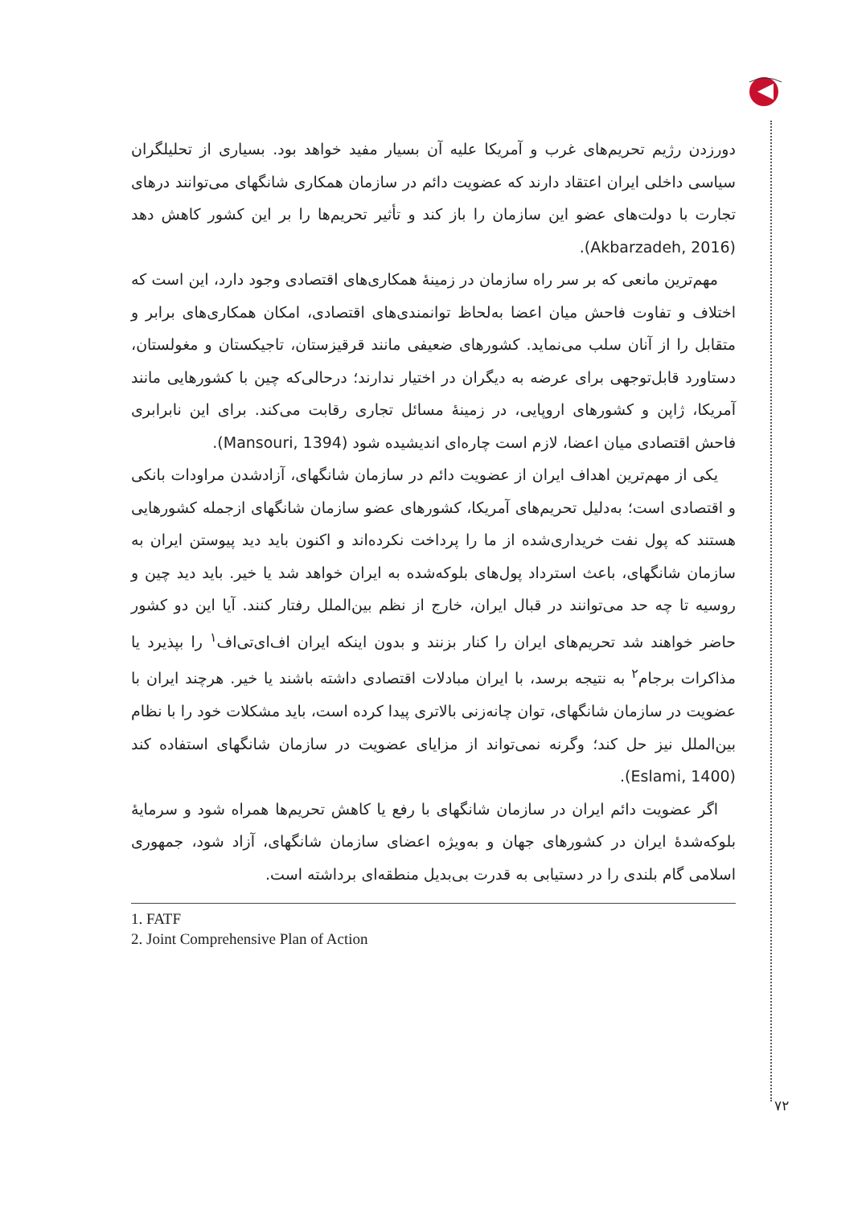دورزدن رژیم تحریم‌های غرب و آمریکا علیه آن بسیار مفید خواهد بود. بسیاری از تحلیلگران سیاسی داخلی ایران اعتقاد دارند که عضویت دائم در سازمان همکاری شانگهای می‌توانند درهای تجارت با دولت‌های عضو این سازمان را باز کند و تأثیر تحریم‌ها را بر این کشور کاهش دهد (Akbarzadeh, 2016).
مهم‌ترین مانعی که بر سر راه سازمان در زمینهٔ همکاری‌های اقتصادی وجود دارد، این است که اختلاف و تفاوت فاحش میان اعضا به‌لحاظ توانمندی‌های اقتصادی، امکان همکاری‌های برابر و متقابل را از آنان سلب می‌نماید. کشورهای ضعیفی مانند قرقیزستان، تاجیکستان و مغولستان، دستاورد قابل‌توجهی برای عرضه به دیگران در اختیار ندارند؛ درحالی‌که چین با کشورهایی مانند آمریکا، ژاپن و کشورهای اروپایی، در زمینهٔ مسائل تجاری رقابت می‌کند. برای این نابرابری فاحش اقتصادی میان اعضا، لازم است چاره‌ای اندیشیده شود (Mansouri, 1394).
یکی از مهم‌ترین اهداف ایران از عضویت دائم در سازمان شانگهای، آزادشدن مراودات بانکی و اقتصادی است؛ به‌دلیل تحریم‌های آمریکا، کشورهای عضو سازمان شانگهای ازجمله کشورهایی هستند که پول نفت خریداری‌شده از ما را پرداخت نکرده‌اند و اکنون باید دید پیوستن ایران به سازمان شانگهای، باعث استرداد پول‌های بلوکه‌شده به ایران خواهد شد یا خیر. باید دید چین و روسیه تا چه حد می‌توانند در قبال ایران، خارج از نظم بین‌الملل رفتار کنند. آیا این دو کشور حاضر خواهند شد تحریم‌های ایران را کنار بزنند و بدون اینکه ایران اف‌ای‌تی‌اف<sup>۱</sup> را بپذیرد یا مذاکرات برجام<sup>۲</sup> به نتیجه برسد، با ایران مبادلات اقتصادی داشته باشند یا خیر. هرچند ایران با عضویت در سازمان شانگهای، توان چانه‌زنی بالاتری پیدا کرده است، باید مشکلات خود را با نظام بین‌الملل نیز حل کند؛ وگرنه نمی‌تواند از مزایای عضویت در سازمان شانگهای استفاده کند (Eslami, 1400).
اگر عضویت دائم ایران در سازمان شانگهای با رفع یا کاهش تحریم‌ها همراه شود و سرمایهٔ بلوکه‌شدهٔ ایران در کشورهای جهان و به‌ویژه اعضای سازمان شانگهای، آزاد شود، جمهوری اسلامی گام بلندی را در دستیابی به قدرت بی‌بدیل منطقه‌ای برداشته است.
1. FATF
2. Joint Comprehensive Plan of Action
۷۲